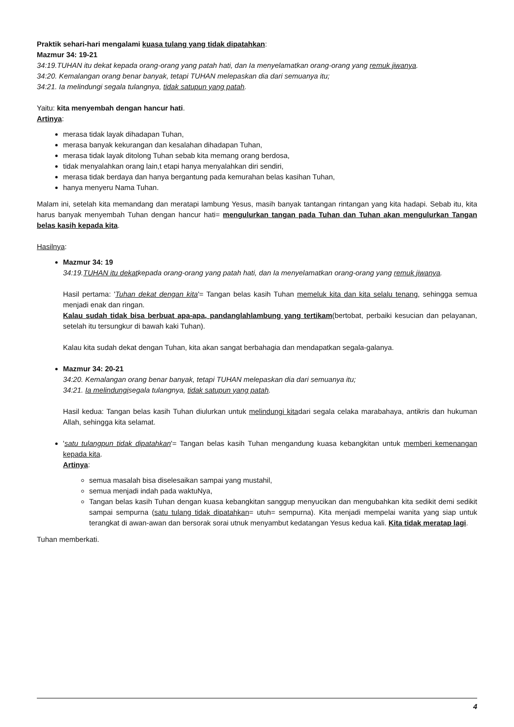Praktik sehari-hari mengalami kuasa tulang yang tidak dipatahkan:
Mazmur 34: 19-21
34:19.TUHAN itu dekat kepada orang-orang yang patah hati, dan Ia menyelamatkan orang-orang yang remuk jiwanya.
34:20. Kemalangan orang benar banyak, tetapi TUHAN melepaskan dia dari semuanya itu;
34:21. Ia melindungi segala tulangnya, tidak satupun yang patah.
Yaitu: kita menyembah dengan hancur hati.
Artinya:
merasa tidak layak dihadapan Tuhan,
merasa banyak kekurangan dan kesalahan dihadapan Tuhan,
merasa tidak layak ditolong Tuhan sebab kita memang orang berdosa,
tidak menyalahkan orang lain,t etapi hanya menyalahkan diri sendiri,
merasa tidak berdaya dan hanya bergantung pada kemurahan belas kasihan Tuhan,
hanya menyeru Nama Tuhan.
Malam ini, setelah kita memandang dan meratapi lambung Yesus, masih banyak tantangan rintangan yang kita hadapi. Sebab itu, kita harus banyak menyembah Tuhan dengan hancur hati= mengulurkan tangan pada Tuhan dan Tuhan akan mengulurkan Tangan belas kasih kepada kita.
Hasilnya:
Mazmur 34: 19
34:19.TUHAN itu dekatkepada orang-orang yang patah hati, dan Ia menyelamatkan orang-orang yang remuk jiwanya.
Hasil pertama: 'Tuhan dekat dengan kita'= Tangan belas kasih Tuhan memeluk kita dan kita selalu tenang, sehingga semua menjadi enak dan ringan.
Kalau sudah tidak bisa berbuat apa-apa, pandanglahlambung yang tertikam(bertobat, perbaiki kesucian dan pelayanan, setelah itu tersungkur di bawah kaki Tuhan).
Kalau kita sudah dekat dengan Tuhan, kita akan sangat berbahagia dan mendapatkan segala-galanya.
Mazmur 34: 20-21
34:20. Kemalangan orang benar banyak, tetapi TUHAN melepaskan dia dari semuanya itu;
34:21. Ia melindungisegala tulangnya, tidak satupun yang patah.
Hasil kedua: Tangan belas kasih Tuhan diulurkan untuk melindungi kitadari segala celaka marabahaya, antikris dan hukuman Allah, sehingga kita selamat.
'satu tulangpun tidak dipatahkan'= Tangan belas kasih Tuhan mengandung kuasa kebangkitan untuk memberi kemenangan kepada kita.
Artinya:
semua masalah bisa diselesaikan sampai yang mustahil,
semua menjadi indah pada waktuNya,
Tangan belas kasih Tuhan dengan kuasa kebangkitan sanggup menyucikan dan mengubahkan kita sedikit demi sedikit sampai sempurna (satu tulang tidak dipatahkan= utuh= sempurna). Kita menjadi mempelai wanita yang siap untuk terangkat di awan-awan dan bersorak sorai utnuk menyambut kedatangan Yesus kedua kali. Kita tidak meratap lagi.
Tuhan memberkati.
4